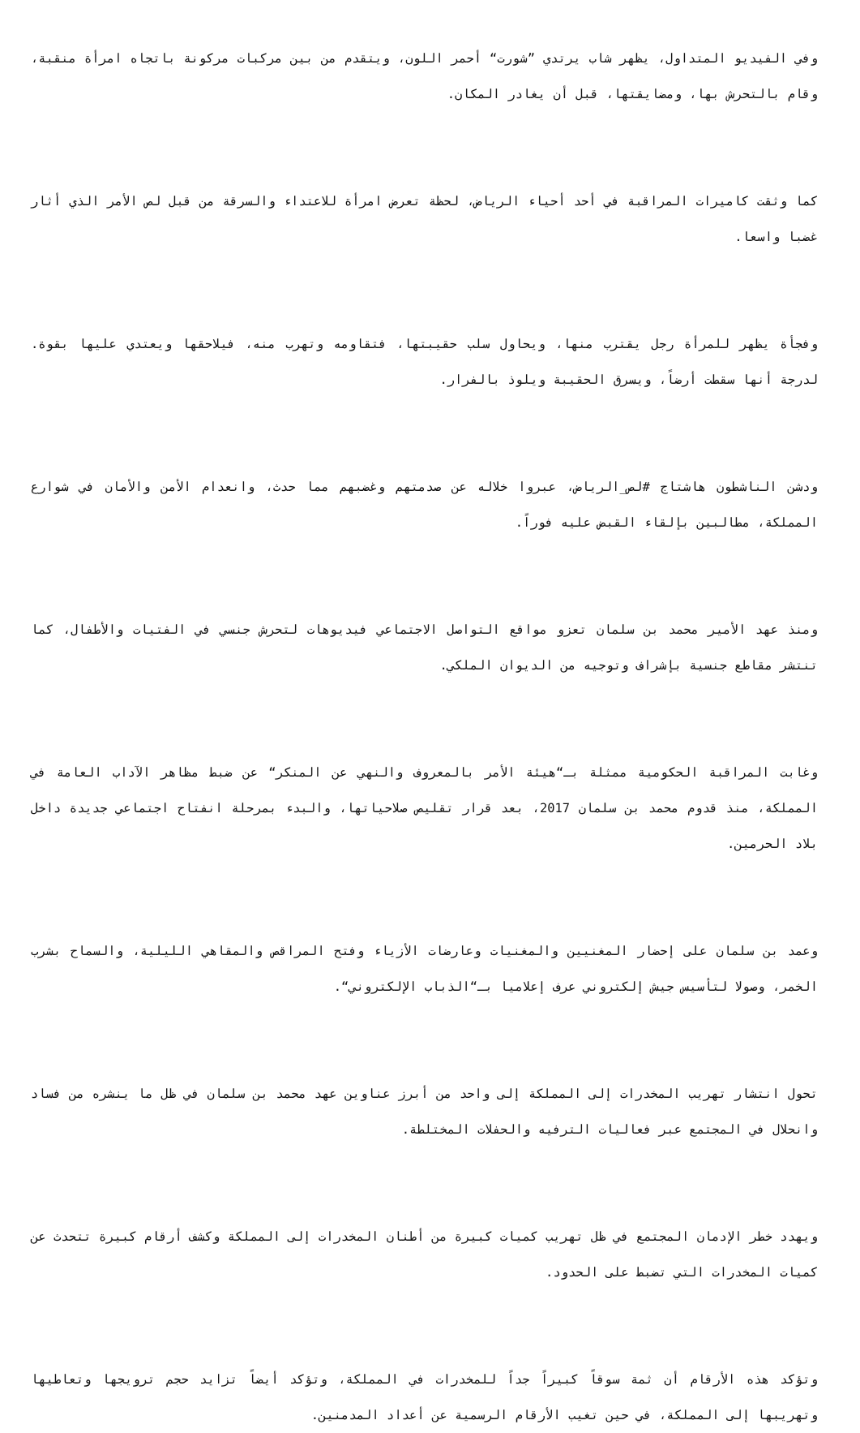وفي الفيديو المتداول، يظهر شاب يرتدي ”شورت“ أحمر اللون، ويتقدم من بين مركبات مركونة باتجاه امرأة منقبة، وقام بالتحرش بها، ومضايقتها، قبل أن يغادر المكان.
كما وثقت كاميرات المراقبة في أحد أحياء الرياض، لحظة تعرض امرأة للاعتداء والسرقة من قبل لص الأمر الذي أثار غضبا واسعا.
وفجأة يظهر للمرأة رجل يقترب منها، ويحاول سلب حقيبتها، فتقاومه وتهرب منه، فيلاحقها ويعتدي عليها بقوة. لدرجة أنها سقطت أرضاً، ويسرق الحقيبة ويلوذ بالفرار.
ودشن الناشطون هاشتاج #لص_الرياض، عبروا خلاله عن صدمتهم وغضبهم مما حدث، وانعدام الأمن والأمان في شوارع المملكة، مطالبين بإلقاء القبض عليه فوراً.
ومنذ عهد الأمير محمد بن سلمان تعزو مواقع التواصل الاجتماعي فيديوهات لتحرش جنسي في الفتيات والأطفال، كما تنتشر مقاطع جنسية بإشراف وتوجيه من الديوان الملكي.
وغابت المراقبة الحكومية ممثلة بـ“هيئة الأمر بالمعروف والنهي عن المنكر“ عن ضبط مظاهر الآداب العامة في المملكة، منذ قدوم محمد بن سلمان 2017، بعد قرار تقليص صلاحياتها، والبدء بمرحلة انفتاح اجتماعي جديدة داخل بلاد الحرمين.
وعمد بن سلمان على إحضار المغنيين والمغنيات وعارضات الأزياء وفتح المراقص والمقاهي الليلية، والسماح بشرب الخمر، وصولا لتأسيس جيش إلكتروني عرف إعلاميا بـ“الذباب الإلكتروني“.
تحول انتشار تهريب المخدرات إلى المملكة إلى واحد من أبرز عناوين عهد محمد بن سلمان في ظل ما ينشره من فساد وانحلال في المجتمع عبر فعاليات الترفيه والحفلات المختلطة.
ويهدد خطر الإدمان المجتمع في ظل تهريب كميات كبيرة من أطنان المخدرات إلى المملكة وكشف أرقام كبيرة تتحدث عن كميات المخدرات التي تضبط على الحدود.
وتؤكد هذه الأرقام أن ثمة سوقاً كبيراً جداً للمخدرات في المملكة، وتؤكد أيضاً تزايد حجم ترويجها وتعاطيها وتهريبها إلى المملكة، في حين تغيب الأرقام الرسمية عن أعداد المدمنين.